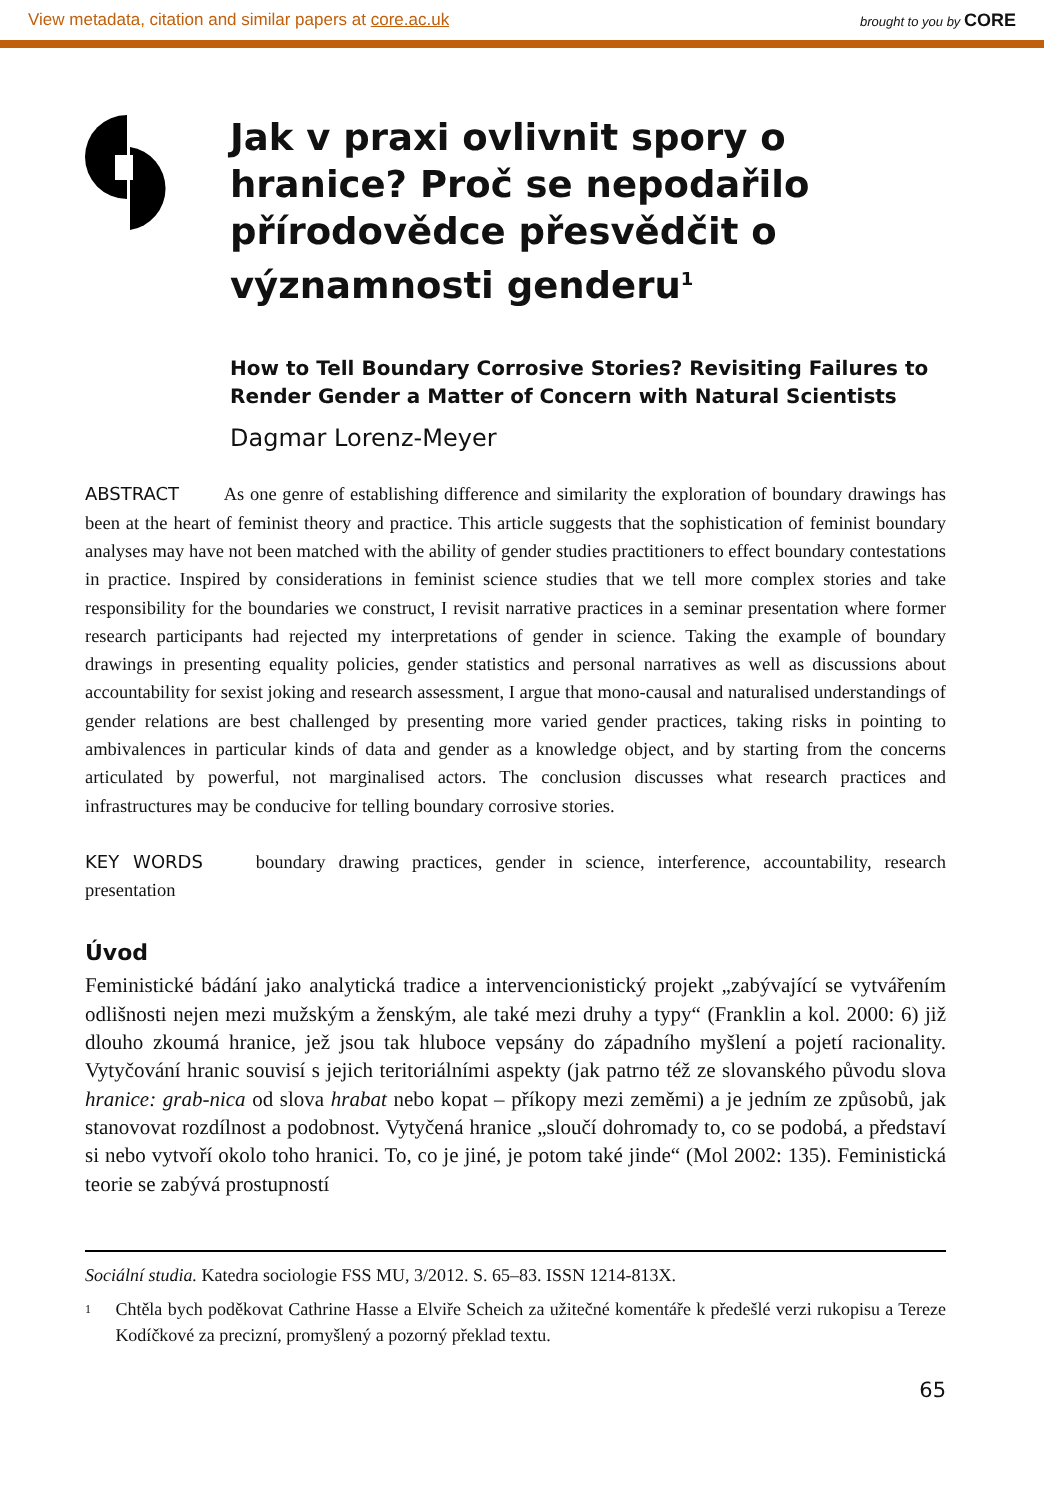View metadata, citation and similar papers at core.ac.uk brought to you by CORE
Jak v praxi ovlivnit spory o hranice? Proč se nepodařilo přírodovědce přesvědčit o významnosti genderu<sup>1</sup>
How to Tell Boundary Corrosive Stories? Revisiting Failures to Render Gender a Matter of Concern with Natural Scientists
Dagmar Lorenz-Meyer
ABSTRACT As one genre of establishing difference and similarity the exploration of boundary drawings has been at the heart of feminist theory and practice. This article suggests that the sophistication of feminist boundary analyses may have not been matched with the ability of gender studies practitioners to effect boundary contestations in practice. Inspired by considerations in feminist science studies that we tell more complex stories and take responsibility for the boundaries we construct, I revisit narrative practices in a seminar presentation where former research participants had rejected my interpretations of gender in science. Taking the example of boundary drawings in presenting equality policies, gender statistics and personal narratives as well as discussions about accountability for sexist joking and research assessment, I argue that mono-causal and naturalised understandings of gender relations are best challenged by presenting more varied gender practices, taking risks in pointing to ambivalences in particular kinds of data and gender as a knowledge object, and by starting from the concerns articulated by powerful, not marginalised actors. The conclusion discusses what research practices and infrastructures may be conducive for telling boundary corrosive stories.
KEY WORDS boundary drawing practices, gender in science, interference, accountability, research presentation
Úvod
Feministické bádání jako analytická tradice a intervencionistický projekt „zabývající se vytvářením odlišnosti nejen mezi mužským a ženským, ale také mezi druhy a typy“ (Franklin a kol. 2000: 6) již dlouho zkoumá hranice, jež jsou tak hluboce vepsány do západního myšlení a pojetí racionality. Vytyčování hranic souvisí s jejich teritoriálními aspekty (jak patrno též ze slovanského původu slova hranice: grab-nica od slova hrabat nebo kopat – příkopy mezi zeměmi) a je jedním ze způsobů, jak stanovovat rozdílnost a podobnost. Vytyčená hranice „sloučí dohromady to, co se podobá, a představí si nebo vytvoří okolo toho hranici. To, co je jiné, je potom také jinde“ (Mol 2002: 135). Feministická teorie se zabývá prostupností
Sociální studia. Katedra sociologie FSS MU, 3/2012. S. 65–83. ISSN 1214-813X.
<sup>1</sup> Chtěla bych poděkovat Cathrine Hasse a Elviře Scheich za užitečné komentáře k předešlé verzi rukopisu a Tereze Kodíčkové za precizní, promyšlený a pozorný překlad textu.
65